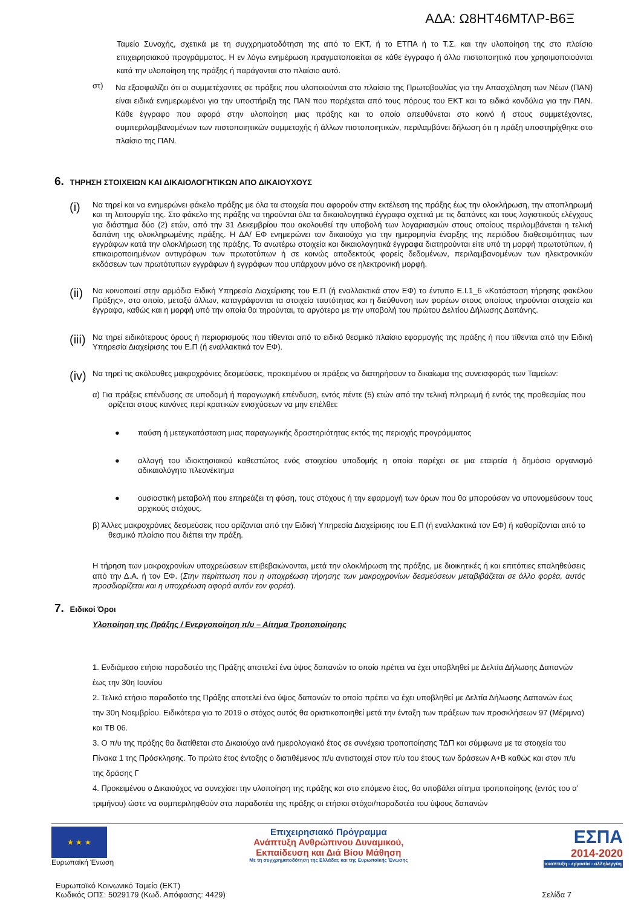ΑΔΑ: Ω8ΗΤ46ΜΤΛΡ-Β6Ξ
Ταμείο Συνοχής, σχετικά με τη συγχρηματοδότηση της από το ΕΚΤ, ή το ΕΤΠΑ ή το Τ.Σ. και την υλοποίηση της στο πλαίσιο επιχειρησιακού προγράμματος. Η εν λόγω ενημέρωση πραγματοποιείται σε κάθε έγγραφο ή άλλο πιστοποιητικό που χρησιμοποιούνται κατά την υλοποίηση της πράξης ή παράγονται στο πλαίσιο αυτό.
στ)
Να εξασφαλίζει ότι οι συμμετέχοντες σε πράξεις που υλοποιούνται στο πλαίσιο της Πρωτοβουλίας για την Απασχόληση των Νέων (ΠΑΝ) είναι ειδικά ενημερωμένοι για την υποστήριξη της ΠΑΝ που παρέχεται από τους πόρους του ΕΚΤ και τα ειδικά κονδύλια για την ΠΑΝ. Κάθε έγγραφο που αφορά στην υλοποίηση μιας πράξης και το οποίο απευθύνεται στο κοινό ή στους συμμετέχοντες, συμπεριλαμβανομένων των πιστοποιητικών συμμετοχής ή άλλων πιστοποιητικών, περιλαμβάνει δήλωση ότι η πράξη υποστηρίχθηκε στο πλαίσιο της ΠΑΝ.
6. ΤΗΡΗΣΗ ΣΤΟΙΧΕΙΩΝ ΚΑΙ ΔΙΚΑΙΟΛΟΓΗΤΙΚΩΝ ΑΠΟ ΔΙΚΑΙΟΥΧΟΥΣ
(i)
Να τηρεί και να ενημερώνει φάκελο πράξης με όλα τα στοιχεία που αφορούν στην εκτέλεση της πράξης έως την ολοκλήρωση, την αποπληρωμή και τη λειτουργία της. Στο φάκελο της πράξης να τηρούνται όλα τα δικαιολογητικά έγγραφα σχετικά με τις δαπάνες και τους λογιστικούς ελέγχους για διάστημα δύο (2) ετών, από την 31 Δεκεμβρίου που ακολουθεί την υποβολή των λογαριασμών στους οποίους περιλαμβάνεται η τελική δαπάνη της ολοκληρωμένης πράξης. Η ΔΑ/ ΕΦ ενημερώνει τον δικαιούχο για την ημερομηνία έναρξης της περιόδου διαθεσιμότητας των εγγράφων κατά την ολοκλήρωση της πράξης. Τα ανωτέρω στοιχεία και δικαιολογητικά έγγραφα διατηρούνται είτε υπό τη μορφή πρωτοτύπων, ή επικαιροποιημένων αντιγράφων των πρωτοτύπων ή σε κοινώς αποδεκτούς φορείς δεδομένων, περιλαμβανομένων των ηλεκτρονικών εκδόσεων των πρωτότυπων εγγράφων ή εγγράφων που υπάρχουν μόνο σε ηλεκτρονική μορφή.
(ii)
Να κοινοποιεί στην αρμόδια Ειδική Υπηρεσία Διαχείρισης του Ε.Π (ή εναλλακτικά στον ΕΦ) το έντυπο Ε.Ι.1_6 «Κατάσταση τήρησης φακέλου Πράξης», στο οποίο, μεταξύ άλλων, καταγράφονται τα στοιχεία ταυτότητας και η διεύθυνση των φορέων στους οποίους τηρούνται στοιχεία και έγγραφα, καθώς και η μορφή υπό την οποία θα τηρούνται, το αργότερο με την υποβολή του πρώτου Δελτίου Δήλωσης Δαπάνης.
(iii)
Να τηρεί ειδικότερους όρους ή περιορισμούς που τίθενται από το ειδικό θεσμικό πλαίσιο εφαρμογής της πράξης ή που τίθενται από την Ειδική Υπηρεσία Διαχείρισης του Ε.Π (ή εναλλακτικά τον ΕΦ).
(iv)
Να τηρεί τις ακόλουθες μακροχρόνιες δεσμεύσεις, προκειμένου οι πράξεις να διατηρήσουν το δικαίωμα της συνεισφοράς των Ταμείων:
α) Για πράξεις επένδυσης σε υποδομή ή παραγωγική επένδυση, εντός πέντε (5) ετών από την τελική πληρωμή ή εντός της προθεσμίας που ορίζεται στους κανόνες περί κρατικών ενισχύσεων να μην επέλθει:
●
παύση ή μετεγκατάσταση μιας παραγωγικής δραστηριότητας εκτός της περιοχής προγράμματος
●
αλλαγή του ιδιοκτησιακού καθεστώτος ενός στοιχείου υποδομής η οποία παρέχει σε μια εταιρεία ή δημόσιο οργανισμό αδικαιολόγητο πλεονέκτημα
●
ουσιαστική μεταβολή που επηρεάζει τη φύση, τους στόχους ή την εφαρμογή των όρων που θα μπορούσαν να υπονομεύσουν τους αρχικούς στόχους.
β) Άλλες μακροχρόνιες δεσμεύσεις που ορίζονται από την Ειδική Υπηρεσία Διαχείρισης του Ε.Π (ή εναλλακτικά τον ΕΦ) ή καθορίζονται από το θεσμικό πλαίσιο που διέπει την πράξη.
Η τήρηση των μακροχρονίων υποχρεώσεων επιβεβαιώνονται, μετά την ολοκλήρωση της πράξης, με διοικητικές ή και επιτόπιες επαληθεύσεις από την Δ.Α. ή τον ΕΦ. (Στην περίπτωση που η υποχρέωση τήρησης των μακροχρονίων δεσμεύσεων μεταβιβάζεται σε άλλο φορέα, αυτός προσδιορίζεται και η υποχρέωση αφορά αυτόν τον φορέα).
7. Ειδικοί Όροι
Υλοποίηση της Πράξης / Ενεργοποίηση π/υ – Αίτημα Τροποποίησης
1. Ενδιάμεσο ετήσιο παραδοτέο της Πράξης αποτελεί ένα ύψος δαπανών το οποίο πρέπει να έχει υποβληθεί με Δελτία Δήλωσης Δαπανών έως την 30η Ιουνίου
2. Τελικό ετήσιο παραδοτέο της Πράξης αποτελεί ένα ύψος δαπανών το οποίο πρέπει να έχει υποβληθεί με Δελτία Δήλωσης Δαπανών έως την 30η Νοεμβρίου. Ειδικότερα για το 2019 ο στόχος αυτός θα οριστικοποιηθεί μετά την ένταξη των πράξεων των προσκλήσεων 97 (Μέριμνα) και ΤΒ 06.
3. Ο π/υ της πράξης θα διατίθεται στο Δικαιούχο ανά ημερολογιακό έτος σε συνέχεια τροποποίησης ΤΔΠ και σύμφωνα με τα στοιχεία του Πίνακα 1 της Πρόσκλησης. Το πρώτο έτος ένταξης ο διατιθέμενος π/υ αντιστοιχεί στον π/υ του έτους των δράσεων Α+Β καθώς και στον π/υ της δράσης Γ
4. Προκειμένου ο Δικαιούχος να συνεχίσει την υλοποίηση της πράξης και στο επόμενο έτος, θα υποβάλει αίτημα τροποποίησης (εντός του α’ τριμήνου) ώστε να συμπεριληφθούν στα παραδοτέα της πράξης οι ετήσιοι στόχοι/παραδοτέα του ύψους δαπανών
★ ★ ★
Ευρωπαϊκή Ένωση
Επιχειρησιακό Πρόγραμμα
Ανάπτυξη Ανθρώπινου Δυναμικού,
Εκπαίδευση και Διά Βίου Μάθηση
Με τη συγχρηματοδότηση της Ελλάδας και της Ευρωπαϊκής Ένωσης
ΕΣΠΑ
2014-2020
ανάπτυξη - εργασία - αλληλεγγύη
Ευρωπαϊκό Κοινωνικό Ταμείο (ΕΚΤ)
Κωδικός ΟΠΣ: 5029179 (Κωδ. Απόφασης: 4429)
Σελίδα 7